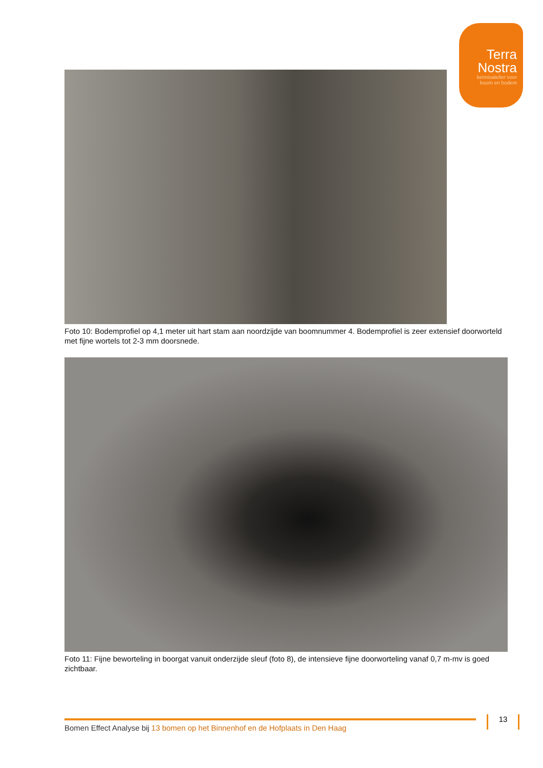Terra
Nostra
kennisatelier voor
boom en bodem
Foto 10: Bodemprofiel op 4,1 meter uit hart stam aan noordzijde van boomnummer 4. Bodemprofiel is zeer extensief doorworteld met fijne wortels tot 2-3 mm doorsnede.
Foto 11: Fijne beworteling in boorgat vanuit onderzijde sleuf (foto 8), de intensieve fijne doorworteling vanaf 0,7 m-mv is goed zichtbaar.
Bomen Effect Analyse bij 13 bomen op het Binnenhof en de Hofplaats in Den Haag 13